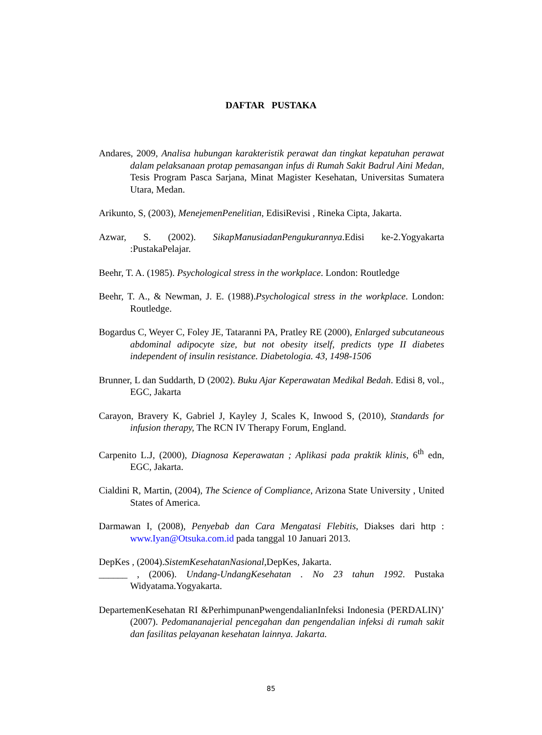DAFTAR PUSTAKA
Andares, 2009, Analisa hubungan karakteristik perawat dan tingkat kepatuhan perawat dalam pelaksanaan protap pemasangan infus di Rumah Sakit Badrul Aini Medan, Tesis Program Pasca Sarjana, Minat Magister Kesehatan, Universitas Sumatera Utara, Medan.
Arikunto, S, (2003), MenejemenPenelitian, EdisiRevisi , Rineka Cipta, Jakarta.
Azwar, S. (2002). SikapManusiadanPengukurannya.Edisi ke-2.Yogyakarta :PustakaPelajar.
Beehr, T. A. (1985). Psychological stress in the workplace. London: Routledge
Beehr, T. A., & Newman, J. E. (1988).Psychological stress in the workplace. London: Routledge.
Bogardus C, Weyer C, Foley JE, Tataranni PA, Pratley RE (2000), Enlarged subcutaneous abdominal adipocyte size, but not obesity itself, predicts type II diabetes independent of insulin resistance. Diabetologia. 43, 1498-1506
Brunner, L dan Suddarth, D (2002). Buku Ajar Keperawatan Medikal Bedah. Edisi 8, vol., EGC, Jakarta
Carayon, Bravery K, Gabriel J, Kayley J, Scales K, Inwood S, (2010), Standards for infusion therapy, The RCN IV Therapy Forum, England.
Carpenito L.J, (2000), Diagnosa Keperawatan ; Aplikasi pada praktik klinis, 6<sup>th</sup> edn, EGC, Jakarta.
Cialdini R, Martin, (2004), The Science of Compliance, Arizona State University , United States of America.
Darmawan I, (2008), Penyebab dan Cara Mengatasi Flebitis, Diakses dari http : www.Iyan@Otsuka.com.id pada tanggal 10 Januari 2013.
DepKes , (2004).SistemKesehatanNasional,DepKes, Jakarta.
______ , (2006). Undang-UndangKesehatan . No 23 tahun 1992. Pustaka Widyatama.Yogyakarta.
DepartemenKesehatan RI &PerhimpunanPwengendalianInfeksi Indonesia (PERDALIN)’ (2007). Pedomananajerial pencegahan dan pengendalian infeksi di rumah sakit dan fasilitas pelayanan kesehatan lainnya. Jakarta.
85